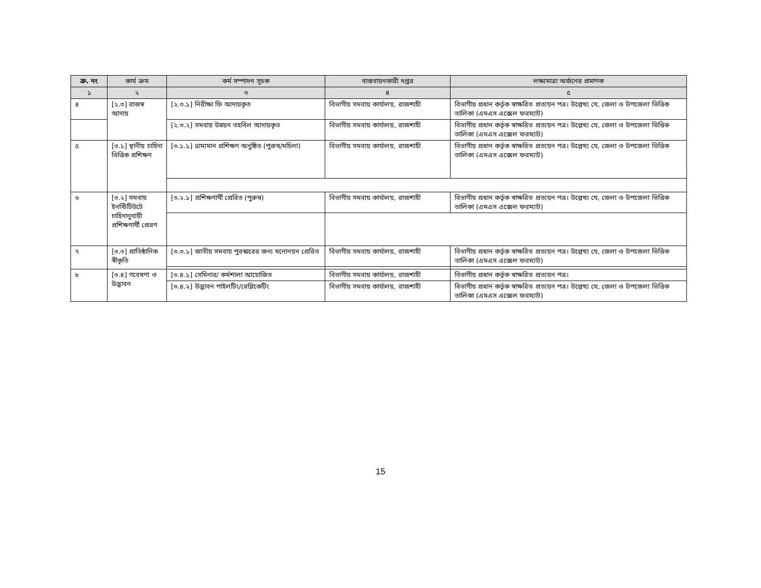| ক্র. নং | কার্য ক্রম | কর্ম সম্পাদন সূচক | বাস্তবায়নকারী দপ্তর | লক্ষ্যমাত্রা অর্জনের প্রমাণক |
| --- | --- | --- | --- | --- |
| ১ | ২ | ৩ | ৪ | ৫ |
| ৪ | [২.৩] রাজস্ব আদায় | [২.৩.১] নিরীক্ষা ফি আদায়কৃত | বিভাগীয় সমবায় কার্যালয়, রাজশাহী | বিভাগীয় প্রধান কর্তৃক স্বাক্ষরিত প্রত্যয়ন পত্র। উল্লেখ্য যে, জেলা ও উপজেলা ভিত্তিক তালিকা (এমএস এক্সেল ফরম্যাট) |
| | | [২.৩.২] সমবায় উন্নয়ন তহবিল আদায়কৃত | বিভাগীয় সমবায় কার্যালয়, রাজশাহী | বিভাগীয় প্রধান কর্তৃক স্বাক্ষরিত প্রত্যয়ন পত্র। উল্লেখ্য যে, জেলা ও উপজেলা ভিত্তিক তালিকা (এমএস এক্সেল ফরম্যাট) |
| ৫ | [৩.১] স্থানীয় চাহিদা ভিত্তিক প্রশিক্ষণ | [৩.১.১] ভ্রাম্যমান প্রশিক্ষণ অনুষ্ঠিত (পুরুষ/মহিলা) | বিভাগীয় সমবায় কার্যালয়, রাজশাহী | বিভাগীয় প্রধান কর্তৃক স্বাক্ষরিত প্রত্যয়ন পত্র। উল্লেখ্য যে, জেলা ও উপজেলা ভিত্তিক তালিকা (এমএস এক্সেল ফরম্যাট) |
| ৬ | [৩.২] সমবায় ইনস্টিটিউটে চাহিদানুযায়ী প্রশিক্ষণার্থী প্রেরণ | [৩.২.১] প্রশিক্ষণার্থী প্রেরিত (পুরুষ) | বিভাগীয় সমবায় কার্যালয়, রাজশাহী | বিভাগীয় প্রধান কর্তৃক স্বাক্ষরিত প্রত্যয়ন পত্র। উল্লেখ্য যে, জেলা ও উপজেলা ভিত্তিক তালিকা (এমএস এক্সেল ফরম্যাট) |
| ৭ | [৩.৩] প্রাতিষ্ঠানিক স্বীকৃতি | [৩.৩.১] জাতীয় সমবায় পুরস্কারের জন্য মনোনয়ন প্রেরিত | বিভাগীয় সমবায় কার্যালয়, রাজশাহী | বিভাগীয় প্রধান কর্তৃক স্বাক্ষরিত প্রত্যয়ন পত্র। উল্লেখ্য যে, জেলা ও উপজেলা ভিত্তিক তালিকা (এমএস এক্সেল ফরম্যাট) |
| ৮ | [৩.৪] গবেষণা ও উদ্ভাবন | [৩.৪.১] সেমিনার/ কর্মশালা আয়োজিত | বিভাগীয় সমবায় কার্যালয়, রাজশাহী | বিভাগীয় প্রধান কর্তৃক স্বাক্ষরিত প্রত্যয়ন পত্র। |
| | | [৩.৪.২] উদ্ভাবন পাইলটিং/রেপ্লিকেটিং | বিভাগীয় সমবায় কার্যালয়, রাজশাহী | বিভাগীয় প্রধান কর্তৃক স্বাক্ষরিত প্রত্যয়ন পত্র। উল্লেখ্য যে, জেলা ও উপজেলা ভিত্তিক তালিকা (এমএস এক্সেল ফরম্যাট) |
15